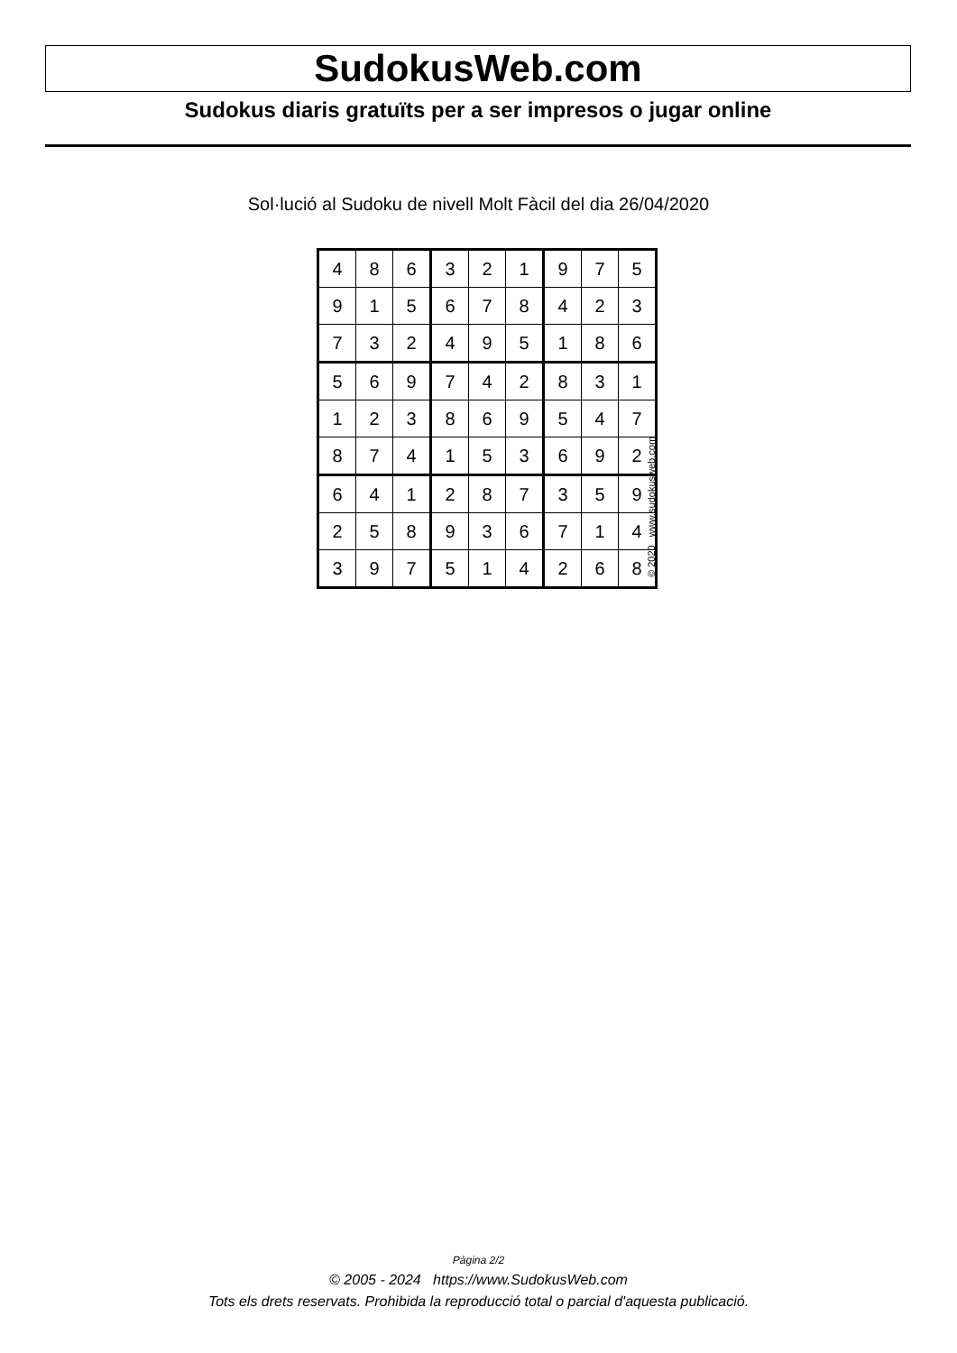SudokusWeb.com
Sudokus diaris gratuïts per a ser impresos o jugar online
Sol·lució al Sudoku de nivell Molt Fàcil del dia 26/04/2020
| 4 | 8 | 6 | 3 | 2 | 1 | 9 | 7 | 5 |
| 9 | 1 | 5 | 6 | 7 | 8 | 4 | 2 | 3 |
| 7 | 3 | 2 | 4 | 9 | 5 | 1 | 8 | 6 |
| 5 | 6 | 9 | 7 | 4 | 2 | 8 | 3 | 1 |
| 1 | 2 | 3 | 8 | 6 | 9 | 5 | 4 | 7 |
| 8 | 7 | 4 | 1 | 5 | 3 | 6 | 9 | 2 |
| 6 | 4 | 1 | 2 | 8 | 7 | 3 | 5 | 9 |
| 2 | 5 | 8 | 9 | 3 | 6 | 7 | 1 | 4 |
| 3 | 9 | 7 | 5 | 1 | 4 | 2 | 6 | 8 |
© 2020 www.sudokusweb.com
Pàgina 2/2
© 2005 - 2024 https://www.SudokusWeb.com
Tots els drets reservats. Prohibida la reproducció total o parcial d'aquesta publicació.